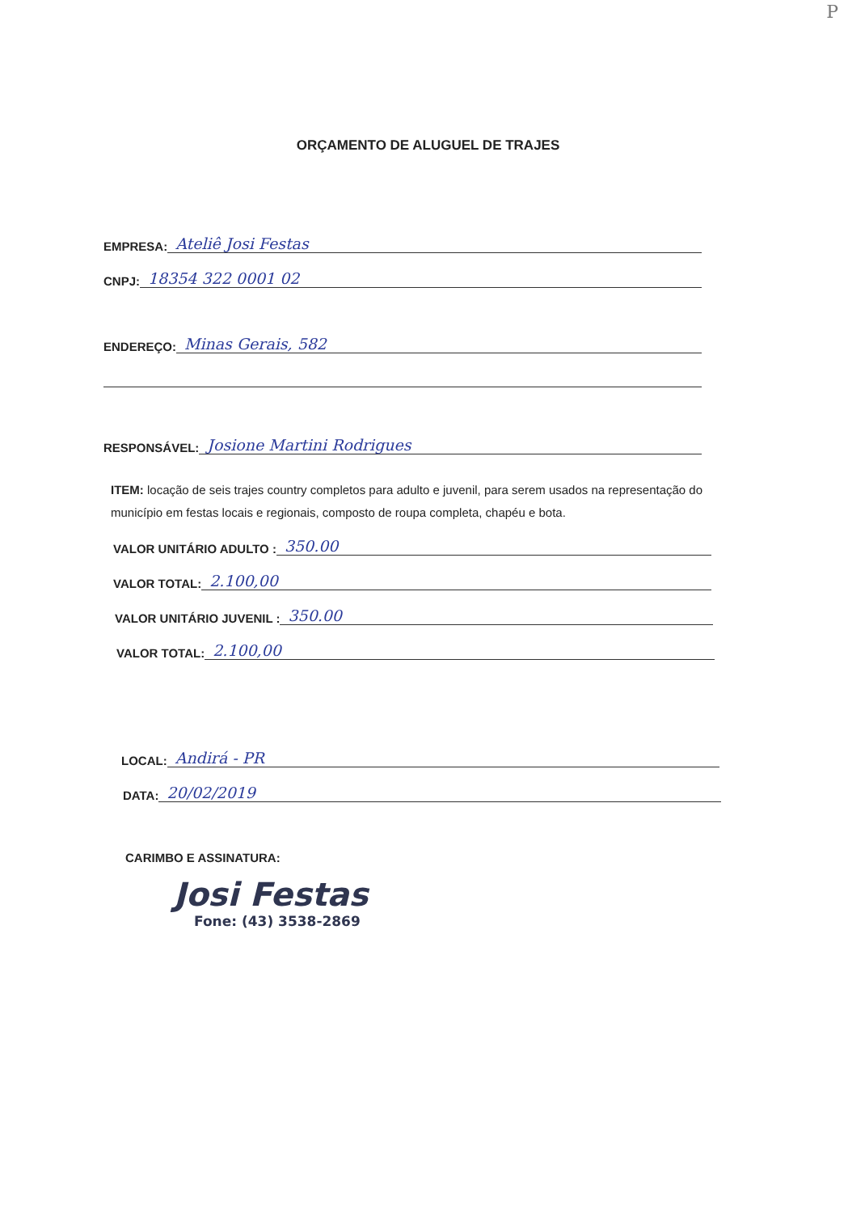P
ORÇAMENTO DE ALUGUEL DE TRAJES
EMPRESA: Ateliê Josi Festas
CNPJ: 18354 322 0001 02
ENDEREÇO: Minas Gerais, 582
RESPONSÁVEL: Josione Martini Rodrigues
ITEM: locação de seis trajes country completos para adulto e juvenil, para serem usados na representação do município em festas locais e regionais, composto de roupa completa, chapéu e bota.
VALOR UNITÁRIO ADULTO : 350.00
VALOR TOTAL: 2.100,00
VALOR UNITÁRIO JUVENIL : 350.00
VALOR TOTAL: 2.100,00
LOCAL: Andirá - PR
DATA: 20/02/2019
CARIMBO E ASSINATURA:
Josi Festas
Fone: (43) 3538-2869